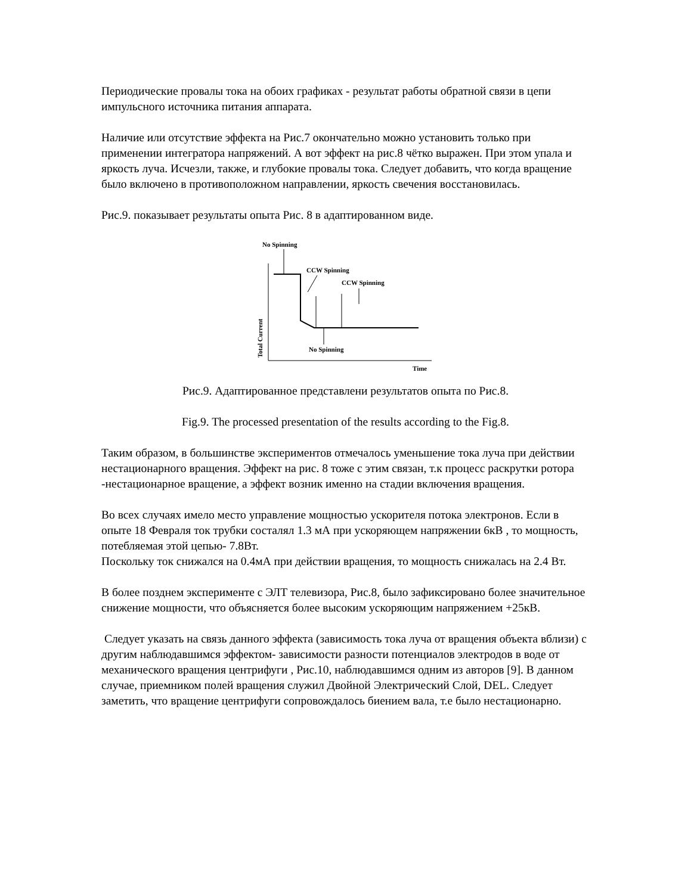Периодические провалы тока на обоих графиках - результат работы обратной связи в цепи импульсного источника питания аппарата.
Наличие или отсутствие эффекта на Рис.7 окончательно можно установить только при применении интегратора напряжений. А вот эффект на рис.8 чётко выражен. При этом упала и яркость луча. Исчезли, также, и глубокие провалы тока. Следует добавить, что когда вращение было включено в противоположном направлении, яркость свечения восстановилась.
Рис.9. показывает результаты опыта Рис. 8 в адаптированном виде.
No Spinning
CCW Spinning
CCW Spinning
No Spinning
Total Current
Time
Рис.9. Адаптированное представлени результатов опыта по Рис.8.
Fig.9. The processed presentation of the results according to the Fig.8.
Таким образом, в большинстве экспериментов отмечалось уменьшение тока луча при действии нестационарного вращения. Эффект на рис. 8 тоже с этим связан, т.к процесс раскрутки ротора -нестационарное вращение, а эффект возник именно на стадии включения вращения.
Во всех случаях имело место управление мощностью ускорителя потока электронов. Если в опыте 18 Февраля ток трубки состалял 1.3 мА при ускоряющем напряжении 6кВ , то мощность, потебляемая этой цепью- 7.8Вт.
Поскольку ток снижался на 0.4мА при действии вращения, то мощность снижалась на 2.4 Вт.
В более позднем эксперименте с ЭЛТ телевизора, Рис.8, было зафиксировано более значительное снижение мощности, что объясняется более высоким ускоряющим напряжением +25кВ.
Следует указать на связь данного эффекта (зависимость тока луча от вращения объекта вблизи) с другим наблюдавшимся эффектом- зависимости разности потенциалов электродов в воде от механического вращения центрифуги , Рис.10, наблюдавшимся одним из авторов [9]. В данном случае, приемником полей вращения служил Двойной Электрический Слой, DEL. Следует заметить, что вращение центрифуги сопровождалось биением вала, т.е было нестационарно.